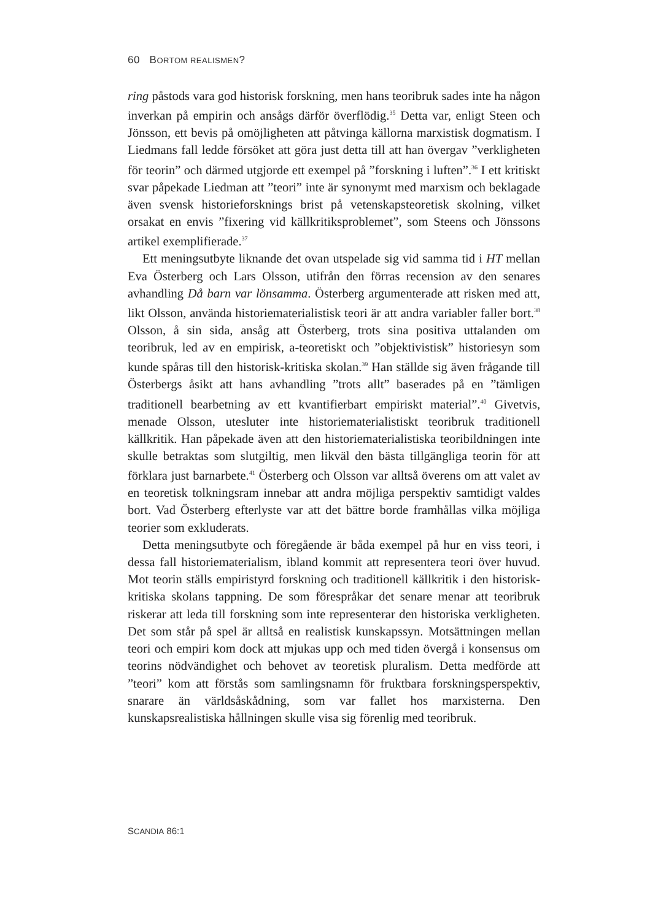60 BORTOM REALISMEN?
ring påstods vara god historisk forskning, men hans teoribruk sades inte ha någon inverkan på empirin och ansågs därför överflödig.<sup>35</sup> Detta var, enligt Steen och Jönsson, ett bevis på omöjligheten att påtvinga källorna marxistisk dogmatism. I Liedmans fall ledde försöket att göra just detta till att han övergav ”verkligheten för teorin” och därmed utgjorde ett exempel på ”forskning i luften”.<sup>36</sup> I ett kritiskt svar påpekade Liedman att ”teori” inte är synonymt med marxism och beklagade även svensk historieforsknings brist på vetenskapsteoretisk skolning, vilket orsakat en envis ”fixering vid källkritiksproblemet”, som Steens och Jönssons artikel exemplifierade.<sup>37</sup>
Ett meningsutbyte liknande det ovan utspelade sig vid samma tid i HT mellan Eva Österberg och Lars Olsson, utifrån den förras recension av den senares avhandling Då barn var lönsamma. Österberg argumenterade att risken med att, likt Olsson, använda historiematerialistisk teori är att andra variabler faller bort.<sup>38</sup> Olsson, å sin sida, ansåg att Österberg, trots sina positiva uttalanden om teoribruk, led av en empirisk, a-teoretiskt och ”objektivistisk” historiesyn som kunde spåras till den historisk-kritiska skolan.<sup>39</sup> Han ställde sig även frågande till Österbergs åsikt att hans avhandling ”trots allt” baserades på en ”tämligen traditionell bearbetning av ett kvantifierbart empiriskt material”.<sup>40</sup> Givetvis, menade Olsson, utesluter inte historiematerialistiskt teoribruk traditionell källkritik. Han påpekade även att den historiematerialistiska teoribildningen inte skulle betraktas som slutgiltig, men likväl den bästa tillgängliga teorin för att förklara just barnarbete.<sup>41</sup> Österberg och Olsson var alltså överens om att valet av en teoretisk tolkningsram innebar att andra möjliga perspektiv samtidigt valdes bort. Vad Österberg efterlyste var att det bättre borde framhållas vilka möjliga teorier som exkluderats.
Detta meningsutbyte och föregående är båda exempel på hur en viss teori, i dessa fall historiematerialism, ibland kommit att representera teori över huvud. Mot teorin ställs empiristyrd forskning och traditionell källkritik i den historisk-kritiska skolans tappning. De som förespråkar det senare menar att teoribruk riskerar att leda till forskning som inte representerar den historiska verkligheten. Det som står på spel är alltså en realistisk kunskapssyn. Motsättningen mellan teori och empiri kom dock att mjukas upp och med tiden övergå i konsensus om teorins nödvändighet och behovet av teoretisk pluralism. Detta medförde att ”teori” kom att förstås som samlingsnamn för fruktbara forskningsperspektiv, snarare än världsåskådning, som var fallet hos marxisterna. Den kunskapsrealistiska hållningen skulle visa sig förenlig med teoribruk.
SCANDIA 86:1